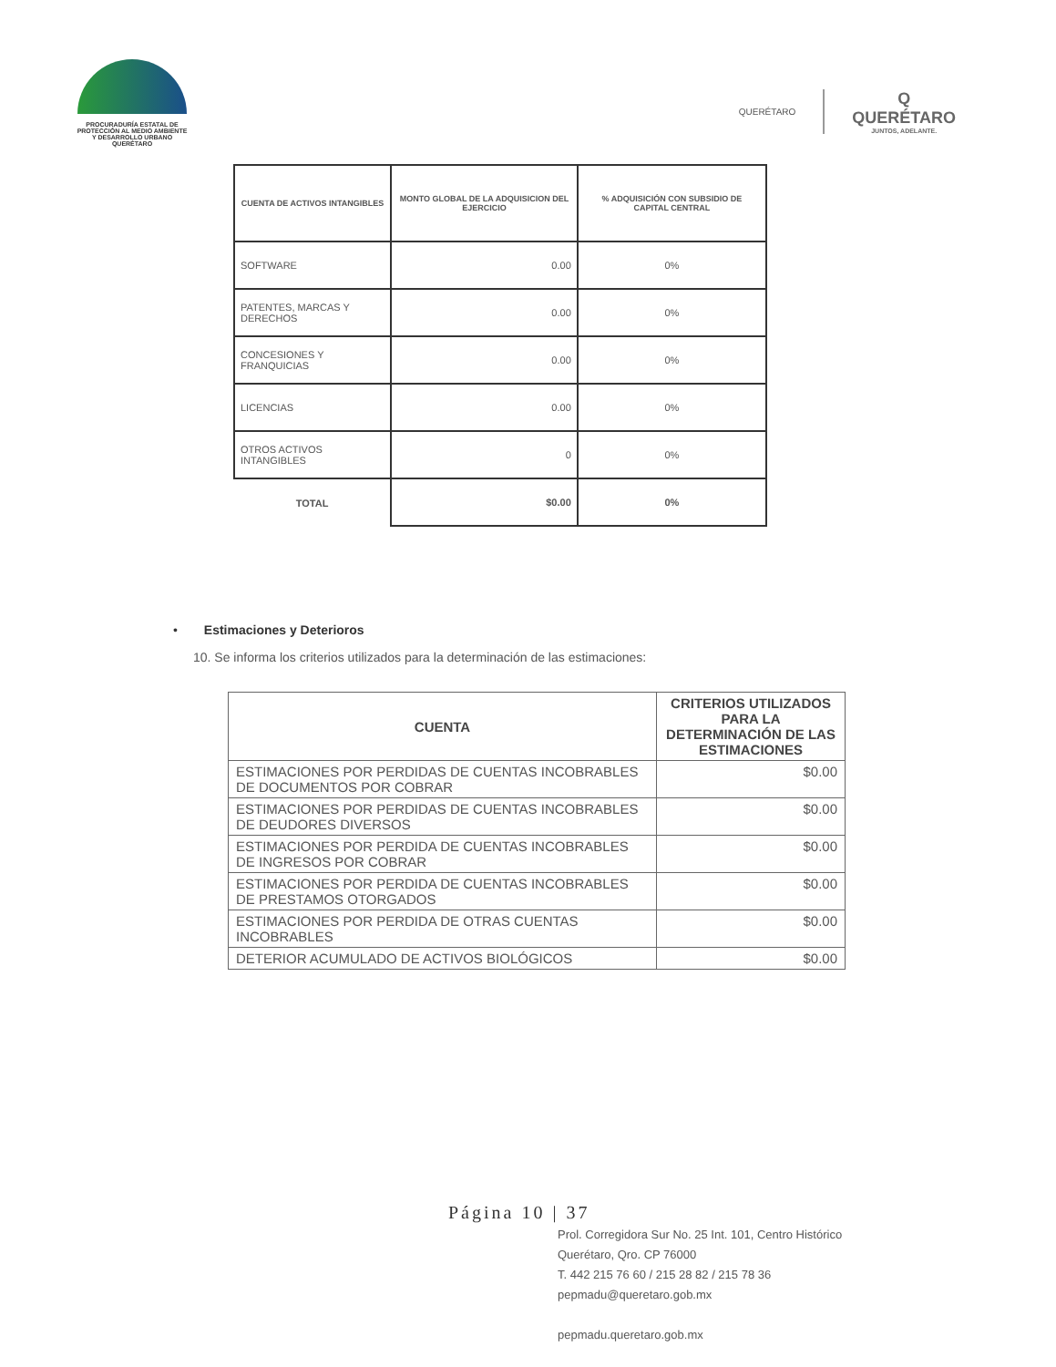PROCURADURÍA ESTATAL DE
PROTECCIÓN AL MEDIO AMBIENTE
Y DESARROLLO URBANO
QUERÉTARO
QUERÉTARO
Q
QUERÉTARO
JUNTOS, ADELANTE.
| CUENTA DE ACTIVOS INTANGIBLES | MONTO GLOBAL DE LA ADQUISICION DEL EJERCICIO | % ADQUISICIÓN CON SUBSIDIO DE CAPITAL CENTRAL |
| --- | --- | --- |
| SOFTWARE | 0.00 | 0% |
| PATENTES, MARCAS Y DERECHOS | 0.00 | 0% |
| CONCESIONES Y FRANQUICIAS | 0.00 | 0% |
| LICENCIAS | 0.00 | 0% |
| OTROS ACTIVOS INTANGIBLES | 0 | 0% |
| TOTAL | $0.00 | 0% |
• Estimaciones y Deterioros
10. Se informa los criterios utilizados para la determinación de las estimaciones:
| CUENTA | CRITERIOS UTILIZADOS PARA LA DETERMINACIÓN DE LAS ESTIMACIONES |
| --- | --- |
| ESTIMACIONES POR PERDIDAS DE CUENTAS INCOBRABLES DE DOCUMENTOS POR COBRAR | $0.00 |
| ESTIMACIONES POR PERDIDAS DE CUENTAS INCOBRABLES DE DEUDORES DIVERSOS | $0.00 |
| ESTIMACIONES POR PERDIDA DE CUENTAS INCOBRABLES DE INGRESOS POR COBRAR | $0.00 |
| ESTIMACIONES POR PERDIDA DE CUENTAS INCOBRABLES DE PRESTAMOS OTORGADOS | $0.00 |
| ESTIMACIONES POR PERDIDA DE OTRAS CUENTAS INCOBRABLES | $0.00 |
| DETERIOR ACUMULADO DE ACTIVOS BIOLÓGICOS | $0.00 |
Página 10 | 37
Prol. Corregidora Sur No. 25 Int. 101, Centro Histórico
Querétaro, Qro. CP 76000
T. 442 215 76 60 / 215 28 82 / 215 78 36
pepmadu@queretaro.gob.mx
pepmadu.queretaro.gob.mx